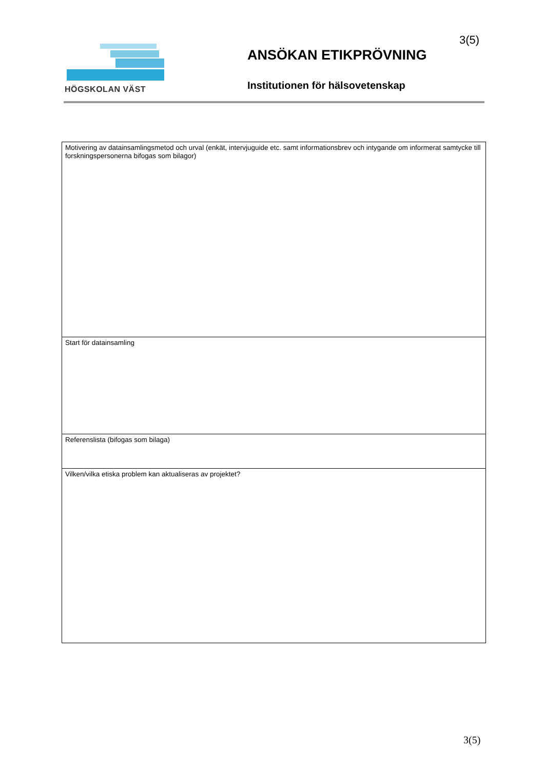HÖGSKOLAN VÄST
3(5)
ANSÖKAN ETIKPRÖVNING
Institutionen för hälsovetenskap
| Motivering av datainsamlingsmetod och urval (enkät, intervjuguide etc. samt informationsbrev och intygande om informerat samtycke till forskningspersonerna bifogas som bilagor) |
| Start för datainsamling |
| Referenslista (bifogas som bilaga) |
| Vilken/vilka etiska problem kan aktualiseras av projektet? |
3(5)